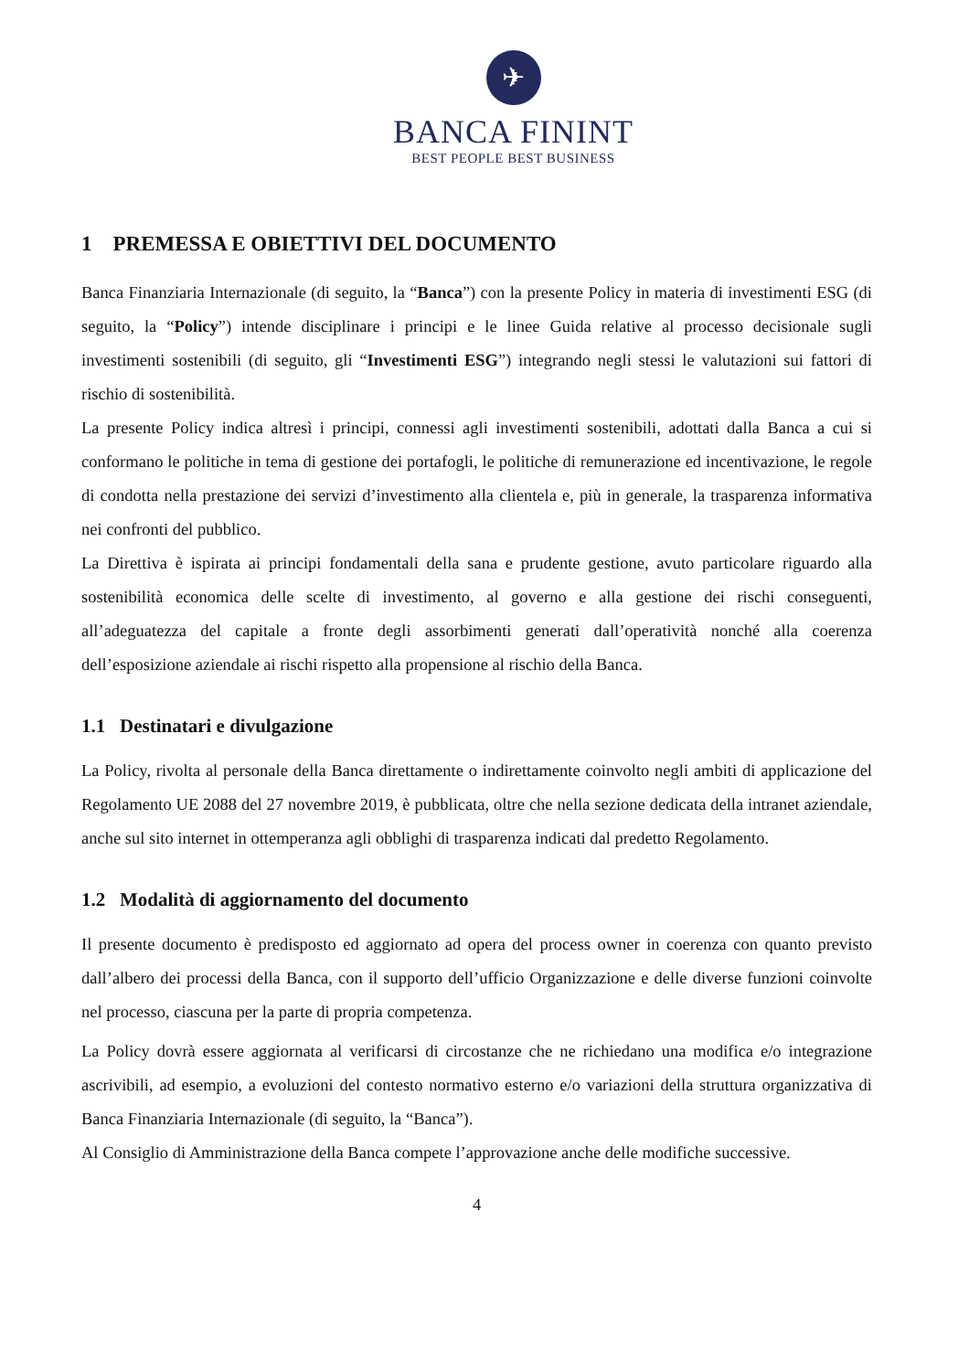✈
BANCA FININT
BEST PEOPLE BEST BUSINESS
1 PREMESSA E OBIETTIVI DEL DOCUMENTO
Banca Finanziaria Internazionale (di seguito, la “Banca”) con la presente Policy in materia di investimenti ESG (di seguito, la “Policy”) intende disciplinare i principi e le linee Guida relative al processo decisionale sugli investimenti sostenibili (di seguito, gli “Investimenti ESG”) integrando negli stessi le valutazioni sui fattori di rischio di sostenibilità.
La presente Policy indica altresì i principi, connessi agli investimenti sostenibili, adottati dalla Banca a cui si conformano le politiche in tema di gestione dei portafogli, le politiche di remunerazione ed incentivazione, le regole di condotta nella prestazione dei servizi d’investimento alla clientela e, più in generale, la trasparenza informativa nei confronti del pubblico.
La Direttiva è ispirata ai principi fondamentali della sana e prudente gestione, avuto particolare riguardo alla sostenibilità economica delle scelte di investimento, al governo e alla gestione dei rischi conseguenti, all’adeguatezza del capitale a fronte degli assorbimenti generati dall’operatività nonché alla coerenza dell’esposizione aziendale ai rischi rispetto alla propensione al rischio della Banca.
1.1 Destinatari e divulgazione
La Policy, rivolta al personale della Banca direttamente o indirettamente coinvolto negli ambiti di applicazione del Regolamento UE 2088 del 27 novembre 2019, è pubblicata, oltre che nella sezione dedicata della intranet aziendale, anche sul sito internet in ottemperanza agli obblighi di trasparenza indicati dal predetto Regolamento.
1.2 Modalità di aggiornamento del documento
Il presente documento è predisposto ed aggiornato ad opera del process owner in coerenza con quanto previsto dall’albero dei processi della Banca, con il supporto dell’ufficio Organizzazione e delle diverse funzioni coinvolte nel processo, ciascuna per la parte di propria competenza.
La Policy dovrà essere aggiornata al verificarsi di circostanze che ne richiedano una modifica e/o integrazione ascrivibili, ad esempio, a evoluzioni del contesto normativo esterno e/o variazioni della struttura organizzativa di Banca Finanziaria Internazionale (di seguito, la “Banca”).
Al Consiglio di Amministrazione della Banca compete l’approvazione anche delle modifiche successive.
4